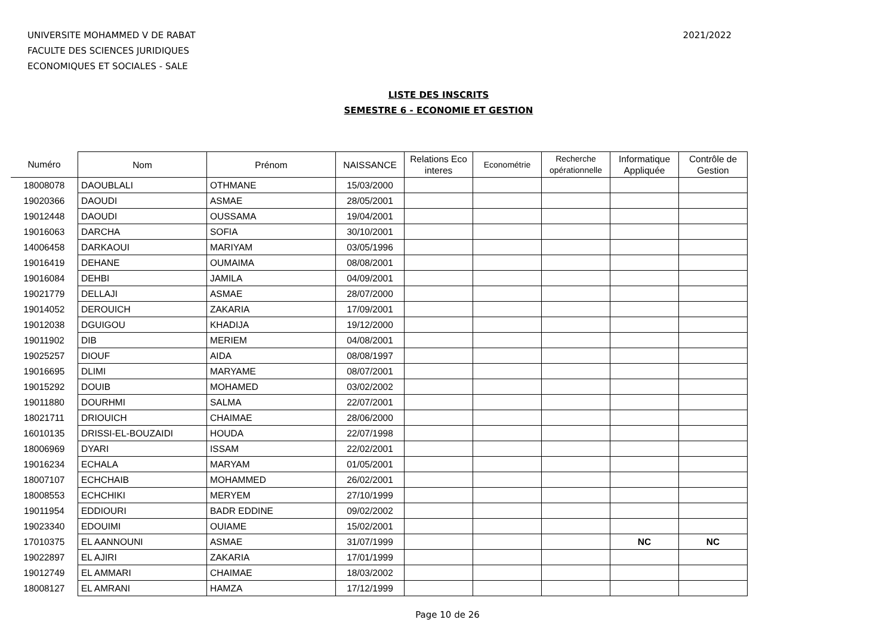UNIVERSITE MOHAMMED V DE RABAT
FACULTE DES SCIENCES JURIDIQUES
ECONOMIQUES ET SOCIALES - SALE
2021/2022
LISTE DES INSCRITS
SEMESTRE 6 - ECONOMIE ET GESTION
| Numéro | Nom | Prénom | NAISSANCE | Relations Eco interes | Econométrie | Recherche opérationnelle | Informatique Appliquée | Contrôle de Gestion |
| --- | --- | --- | --- | --- | --- | --- | --- | --- |
| 18008078 | DAOUBLALI | OTHMANE | 15/03/2000 | | | | | |
| 19020366 | DAOUDI | ASMAE | 28/05/2001 | | | | | |
| 19012448 | DAOUDI | OUSSAMA | 19/04/2001 | | | | | |
| 19016063 | DARCHA | SOFIA | 30/10/2001 | | | | | |
| 14006458 | DARKAOUI | MARIYAM | 03/05/1996 | | | | | |
| 19016419 | DEHANE | OUMAIMA | 08/08/2001 | | | | | |
| 19016084 | DEHBI | JAMILA | 04/09/2001 | | | | | |
| 19021779 | DELLAJI | ASMAE | 28/07/2000 | | | | | |
| 19014052 | DEROUICH | ZAKARIA | 17/09/2001 | | | | | |
| 19012038 | DGUIGOU | KHADIJA | 19/12/2000 | | | | | |
| 19011902 | DIB | MERIEM | 04/08/2001 | | | | | |
| 19025257 | DIOUF | AIDA | 08/08/1997 | | | | | |
| 19016695 | DLIMI | MARYAME | 08/07/2001 | | | | | |
| 19015292 | DOUIB | MOHAMED | 03/02/2002 | | | | | |
| 19011880 | DOURHMI | SALMA | 22/07/2001 | | | | | |
| 18021711 | DRIOUICH | CHAIMAE | 28/06/2000 | | | | | |
| 16010135 | DRISSI-EL-BOUZAIDI | HOUDA | 22/07/1998 | | | | | |
| 18006969 | DYARI | ISSAM | 22/02/2001 | | | | | |
| 19016234 | ECHALA | MARYAM | 01/05/2001 | | | | | |
| 18007107 | ECHCHAIB | MOHAMMED | 26/02/2001 | | | | | |
| 18008553 | ECHCHIKI | MERYEM | 27/10/1999 | | | | | |
| 19011954 | EDDIOURI | BADR EDDINE | 09/02/2002 | | | | | |
| 19023340 | EDOUIMI | OUIAME | 15/02/2001 | | | | | |
| 17010375 | EL AANNOUNI | ASMAE | 31/07/1999 | | | | NC | NC |
| 19022897 | EL AJIRI | ZAKARIA | 17/01/1999 | | | | | |
| 19012749 | EL AMMARI | CHAIMAE | 18/03/2002 | | | | | |
| 18008127 | EL AMRANI | HAMZA | 17/12/1999 | | | | | |
Page 10 de 26